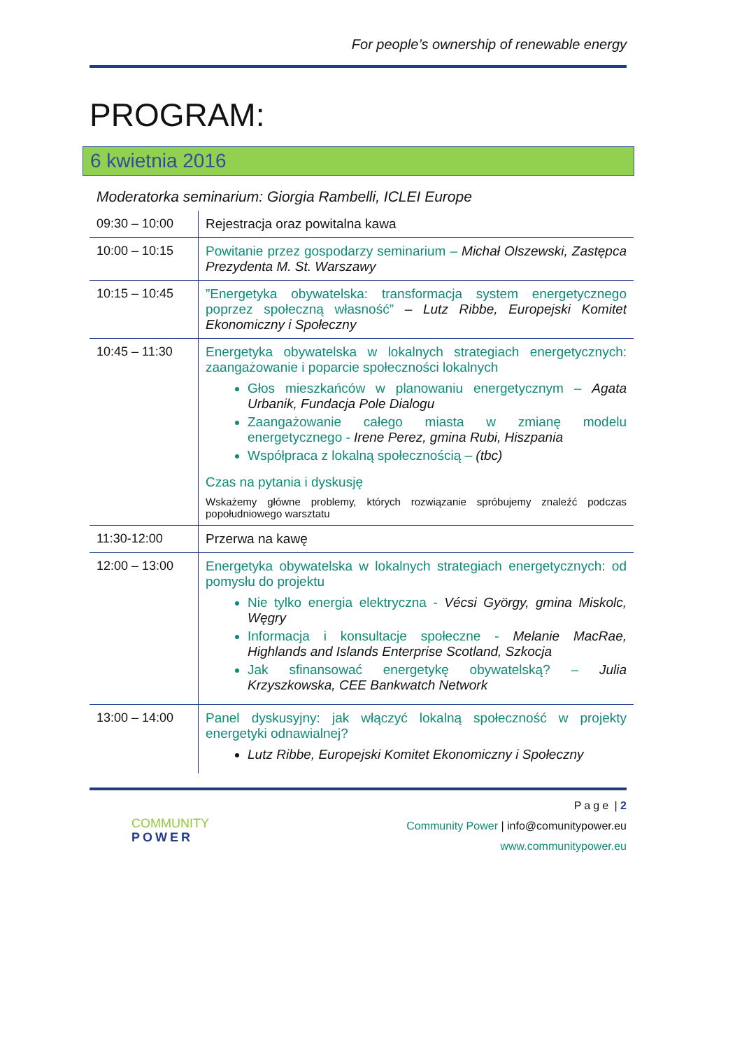For people’s ownership of renewable energy
PROGRAM:
6 kwietnia 2016
Moderatorka seminarium: Giorgia Rambelli, ICLEI Europe
| 09:30 – 10:00 | Rejestracja oraz powitalna kawa |
| 10:00 – 10:15 | Powitanie przez gospodarzy seminarium – Michał Olszewski, Zastępca Prezydenta M. St. Warszawy |
| 10:15 – 10:45 | ”Energetyka obywatelska: transformacja system energetycznego poprzez społeczną własność” – Lutz Ribbe, Europejski Komitet Ekonomiczny i Społeczny |
| 10:45 – 11:30 | Energetyka obywatelska w lokalnych strategiach energetycznych: zaangażowanie i poparcie społeczności lokalnych Głos mieszkańców w planowaniu energetycznym – Agata Urbanik, Fundacja Pole Dialogu Zaangażowanie całego miasta w zmianę modelu energetycznego - Irene Perez, gmina Rubi, Hiszpania Współpraca z lokalną społecznością – (tbc) Czas na pytania i dyskusję Wskażemy główne problemy, których rozwiązanie spróbujemy znaleźć podczas popołudniowego warsztatu |
| 11:30-12:00 | Przerwa na kawę |
| 12:00 – 13:00 | Energetyka obywatelska w lokalnych strategiach energetycznych: od pomysłu do projektu Nie tylko energia elektryczna - Vécsi György, gmina Miskolc, Węgry Informacja i konsultacje społeczne - Melanie MacRae, Highlands and Islands Enterprise Scotland, Szkocja Jak sfinansować energetykę obywatelską? – Julia Krzyszkowska, CEE Bankwatch Network |
| 13:00 – 14:00 | Panel dyskusyjny: jak włączyć lokalną społeczność w projekty energetyki odnawialnej? Lutz Ribbe, Europejski Komitet Ekonomiczny i Społeczny |
COMMUNITY
POWER
Page | 2
Community Power | info@comunitypower.eu
www.communitypower.eu